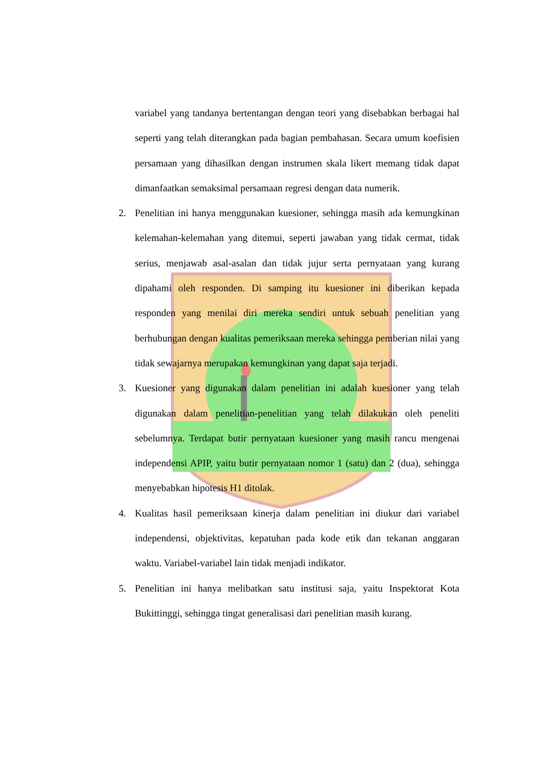variabel yang tandanya bertentangan dengan teori yang disebabkan berbagai hal seperti yang telah diterangkan pada bagian pembahasan. Secara umum koefisien persamaan yang dihasilkan dengan instrumen skala likert memang tidak dapat dimanfaatkan semaksimal persamaan regresi dengan data numerik.
2. Penelitian ini hanya menggunakan kuesioner, sehingga masih ada kemungkinan kelemahan-kelemahan yang ditemui, seperti jawaban yang tidak cermat, tidak serius, menjawab asal-asalan dan tidak jujur serta pernyataan yang kurang dipahami oleh responden. Di samping itu kuesioner ini diberikan kepada responden yang menilai diri mereka sendiri untuk sebuah penelitian yang berhubungan dengan kualitas pemeriksaan mereka sehingga pemberian nilai yang tidak sewajarnya merupakan kemungkinan yang dapat saja terjadi.
3. Kuesioner yang digunakan dalam penelitian ini adalah kuesioner yang telah digunakan dalam penelitian-penelitian yang telah dilakukan oleh peneliti sebelumnya. Terdapat butir pernyataan kuesioner yang masih rancu mengenai independensi APIP, yaitu butir pernyataan nomor 1 (satu) dan 2 (dua), sehingga menyebabkan hipotesis H1 ditolak.
4. Kualitas hasil pemeriksaan kinerja dalam penelitian ini diukur dari variabel independensi, objektivitas, kepatuhan pada kode etik dan tekanan anggaran waktu. Variabel-variabel lain tidak menjadi indikator.
5. Penelitian ini hanya melibatkan satu institusi saja, yaitu Inspektorat Kota Bukittinggi, sehingga tingat generalisasi dari penelitian masih kurang.